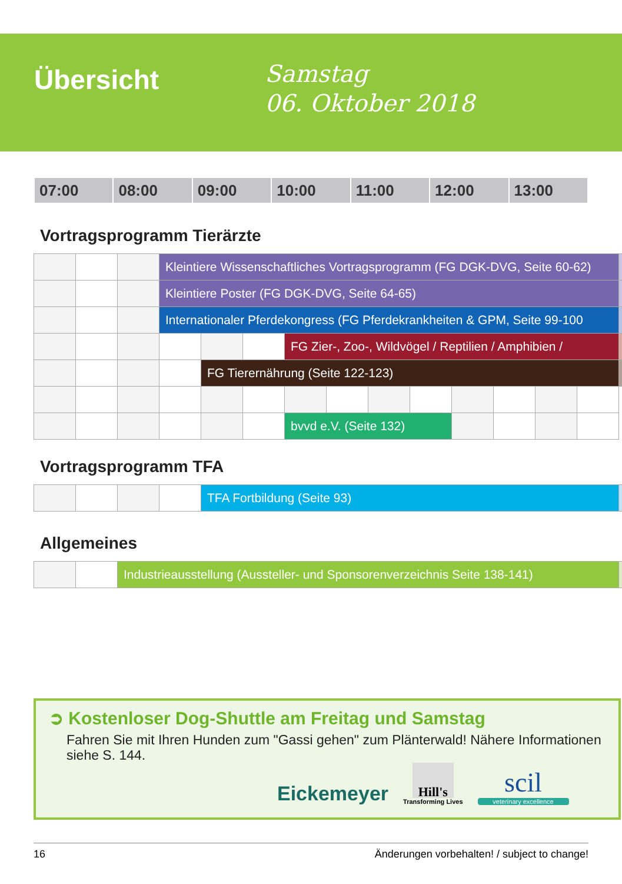Übersicht
Samstag
06. Oktober 2018
| 07:00 | 08:00 | 09:00 | 10:00 | 11:00 | 12:00 | 13:00 |
Vortragsprogramm Tierärzte
| | | | Kleintiere Wissenschaftliches Vortragsprogramm (FG DGK-DVG, Seite 60-62) | | | | | | | | | | | |
| | | | Kleintiere Poster (FG DGK-DVG, Seite 64-65) | | | | | | | | | | | |
| | | | Internationaler Pferdekongress (FG Pferdekrankheiten & GPM, Seite 99-100 | | | | | | | | | | | |
| | | | | | | FG Zier-, Zoo-, Wildvögel / Reptilien / Amphibien / | | | | | | | | |
| | | | | FG Tierernährung (Seite 122-123) | | | | | | | | | | |
| | | | | | | bvvd e.V. (Seite 132) | | | | | | | | |
Vortragsprogramm TFA
| | | | | TFA Fortbildung (Seite 93) | |
Allgemeines
| | | Industrieausstellung (Aussteller- und Sponsorenverzeichnis Seite 138-141) | |
➲ Kostenloser Dog-Shuttle am Freitag und Samstag
Fahren Sie mit Ihren Hunden zum "Gassi gehen" zum Plänterwald! Nähere Informationen siehe S. 144.
Eickemeyer
Hill's
Transforming Lives
scil
veterinary excellence
16 Änderungen vorbehalten! / subject to change!